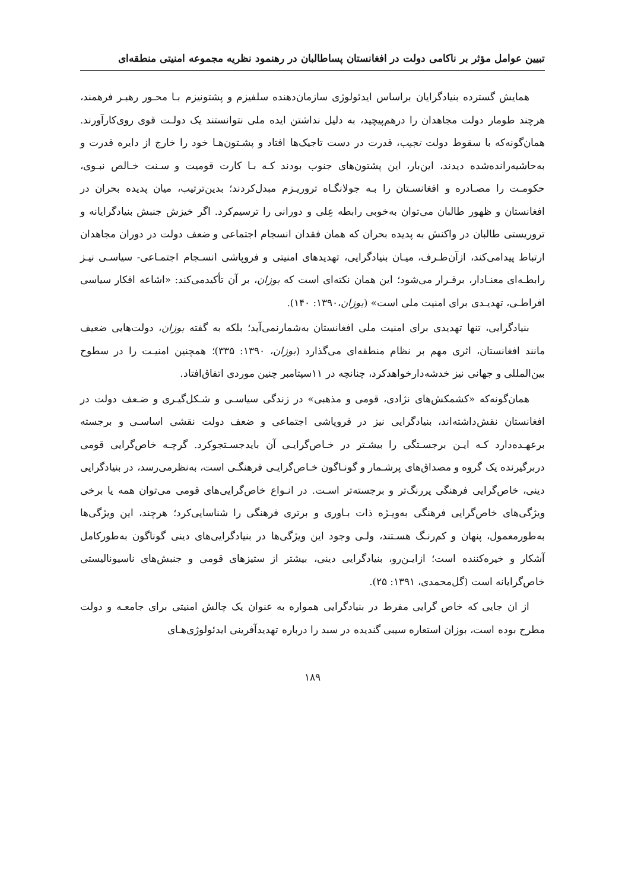تبیین عوامل مؤثر بر ناکامی دولت در افغانستان پساطالبان در رهنمود نظریه مجموعه امنیتی منطقه‌ای
همایش گسترده بنیادگرایان براساس ایدئولوژی سازمان‌دهنده سلفیزم و پشتونیزم بـا محـور رهبـر فرهمند، هرچند طومار دولت مجاهدان را درهم‌پیچید، به دلیل نداشتن ایده ملی نتوانستند یک دولـت قوی روی‌کارآورند. همان‌گونه‌که با سقوط دولت نجیب، قدرت در دست تاجیک‌ها افتاد و پشـتون‌هـا خود را خارج از دایره قدرت و به‌حاشیه‌رانده‌شده دیدند، این‌بار، این پشتون‌های جنوب بودند کـه بـا کارت قومیت و سـنت خـالص نبـوی، حکومـت را مصـادره و افغانسـتان را بـه جولانگـاه تروریـزم مبدل‌کردند؛ بدین‌ترتیب، میان پدیده بحران در افغانستان و ظهور طالبان می‌توان به‌خوبی رابطه عِلی و دورانی را ترسیم‌کرد. اگر خیزش جنبش بنیادگرایانه و تروریستی طالبان در واکنش به پدیده بحران که همان فقدان انسجام اجتماعی و ضعف دولت در دوران مجاهدان ارتباط پیدامی‌کند، ازآن‌طـرف، میـان بنیادگرایی، تهدیدهای امنیتی و فروپاشی انسـجام اجتمـاعی- سیاسـی نیـز رابطـه‌ای معنـادار، برقـرار می‌شود؛ این همان نکته‌ای است که بوزان، بر آن تأکیدمی‌کند: «اشاعه افکار سیاسی افراطـی، تهدیـدی برای امنیت ملی است» (بوزان،۱۳۹۰: ۱۴۰).
بنیادگرایی، تنها تهدیدی برای امنیت ملی افغانستان به‌شمارنمی‌آید؛ بلکه به گفته بوزان، دولت‌هایی ضعیف مانند افغانستان، اثری مهم بر نظام منطقه‌ای می‌گذارد (بوزان، ۱۳۹۰: ۳۳۵)؛ همچنین امنیـت را در سطوح بین‌المللی و جهانی نیز خدشه‌دارخواهدکرد، چنانچه در ۱۱سپتامبر چنین موردی اتفاق‌افتاد.
همان‌گونه‌که «کشمکش‌های نژادی، قومی و مذهبی» در زندگی سیاسـی و شـکل‌گیـری و ضـعف دولت در افغانستان نقش‌داشته‌اند، بنیادگرایی نیز در فروپاشی اجتماعی و ضعف دولت نقشی اساسـی و برجسته برعهـده‌دارد کـه ایـن برجسـتگی را بیشـتر در خـاص‌گرایـی آن بایدجسـتجوکرد. گرچـه خاص‌گرایی قومی دربرگیرنده یک گروه و مصداق‌های پرشـمار و گونـاگون خـاص‌گرایـی فرهنگـی است، به‌نظرمی‌رسد، در بنیادگرایی دینی، خاص‌گرایی فرهنگی پررنگ‌تر و برجسته‌تر اسـت. در انـواع خاص‌گرایی‌های قومی می‌توان همه یا برخی ویژگی‌های خاص‌گرایی فرهنگی به‌ویـژه ذات بـاوری و برتری فرهنگی را شناسایی‌کرد؛ هرچند، این ویژگی‌ها به‌طورمعمول، پنهان و کم‌رنـگ هسـتند، ولـی وجود این ویژگی‌ها در بنیادگرایی‌های دینی گوناگون به‌طورکامل آشکار و خیره‌کننده است؛ ازایـن‌رو، بنیادگرایی دینی، بیشتر از ستیزهای قومی و جنبش‌های ناسیونالیستی خاص‌گرایانه است (گل‌محمدی، ۱۳۹۱: ۲۵).
از ان جایی که خاص گرایی مفرط در بنیادگرایی همواره به عنوان یک چالش امنیتی برای جامعـه و دولت مطرح بوده است، بوزان استعاره سیبی گندیده در سبد را درباره تهدیدآفرینی ایدئولوژی‌هـای
۱۸۹